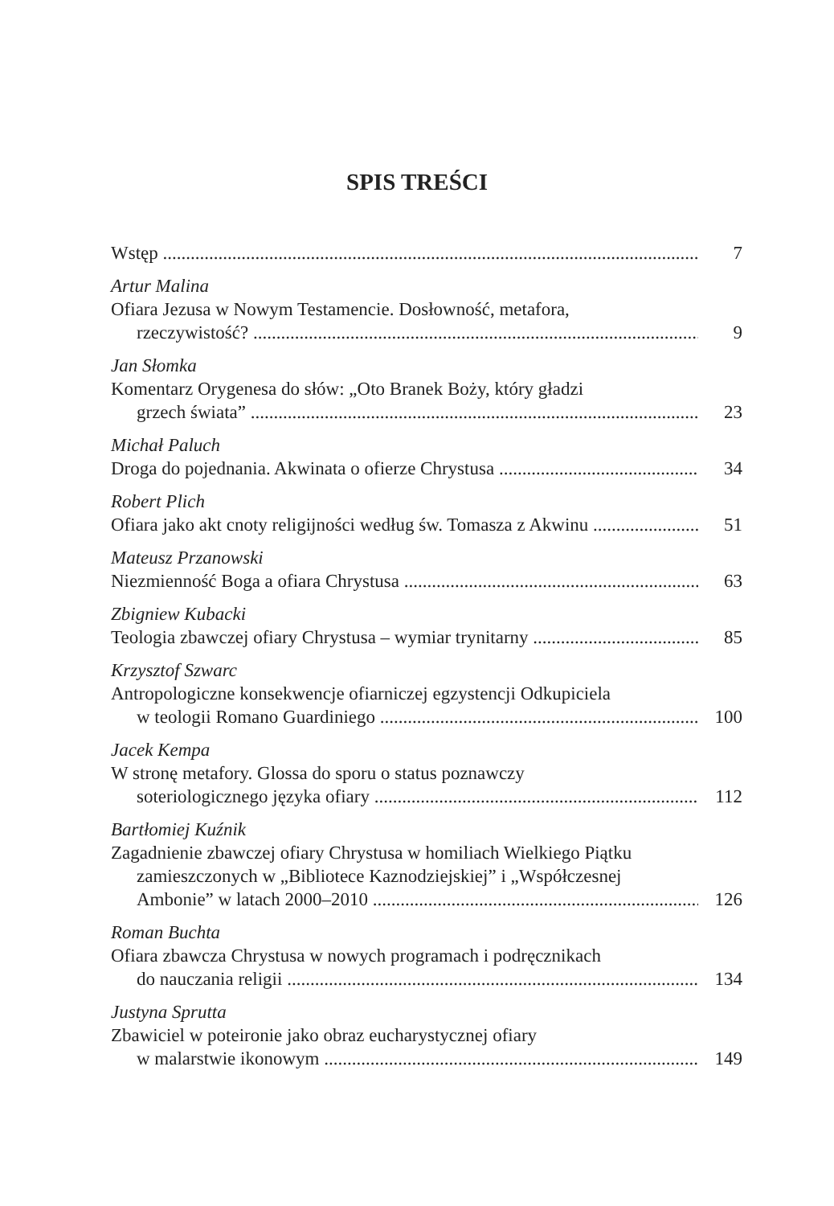SPIS TREŚCI
Wstęp 7
Artur Malina
Ofiara Jezusa w Nowym Testamencie. Dosłowność, metafora,
rzeczywistość? 9
Jan Słomka
Komentarz Orygenesa do słów: „Oto Branek Boży, który gładzi
grzech świata” 23
Michał Paluch
Droga do pojednania. Akwinata o ofierze Chrystusa 34
Robert Plich
Ofiara jako akt cnoty religijności według św. Tomasza z Akwinu 51
Mateusz Przanowski
Niezmienność Boga a ofiara Chrystusa 63
Zbigniew Kubacki
Teologia zbawczej ofiary Chrystusa – wymiar trynitarny 85
Krzysztof Szwarc
Antropologiczne konsekwencje ofiarniczej egzystencji Odkupiciela
w teologii Romano Guardiniego 100
Jacek Kempa
W stronę metafory. Glossa do sporu o status poznawczy
soteriologicznego języka ofiary 112
Bartłomiej Kuźnik
Zagadnienie zbawczej ofiary Chrystusa w homiliach Wielkiego Piątku
zamieszczonych w „Bibliotece Kaznodziejskiej” i „Współczesnej
Ambonie” w latach 2000–2010 126
Roman Buchta
Ofiara zbawcza Chrystusa w nowych programach i podręcznikach
do nauczania religii 134
Justyna Sprutta
Zbawiciel w poteironie jako obraz eucharystycznej ofiary
w malarstwie ikonowym 149